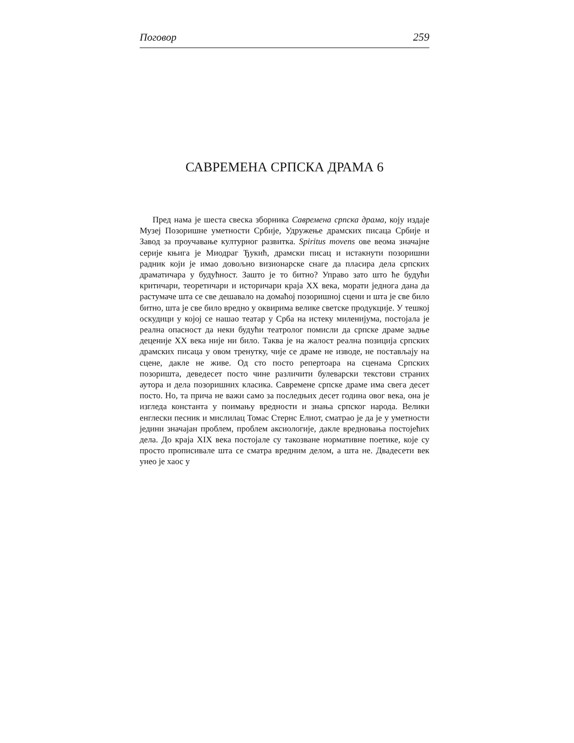Поговор 259
САВРЕМЕНА СРПСКА ДРАМА 6
Пред нама је шеста свеска зборника Савремена српска драма, коју издаје Музеј Позоришне уметности Србије, Удружење драмских писаца Србије и Завод за проучавање културног развитка. Spiritus movens ове веома значајне серије књига је Миодраг Ђукић, драмски писац и истакнути позоришни радник који је имао довољно визионарске снаге да пласира дела српских драматичара у будућност. Зашто је то битно? Управо зато што ће будући критичари, теоретичари и историчари краја XX века, морати једнога дана да растумаче шта се све дешавало на домаћој позоришној сцени и шта је све било битно, шта је све било вредно у оквирима велике светске продукције. У тешкој оскудици у којој се нашао театар у Срба на истеку миленијума, постојала је реална опасност да неки будући театролог помисли да српске драме задње деценије XX века није ни било. Таква је на жалост реална позиција српских драмских писаца у овом тренутку, чије се драме не изводе, не постављају на сцене, дакле не живе. Од сто посто репертоара на сценама Српских позоришта, деведесет посто чине различити булеварски текстови страних аутора и дела позоришних класика. Савремене српске драме има свега десет посто. Но, та прича не важи само за последњих десет година овог века, она је изгледа константа у поимању вредности и знања српског народа. Велики енглески песник и мислилац Томас Стернс Елиот, сматрао је да је у уметности једини значајан проблем, проблем аксиологије, дакле вредновања постојећих дела. До краја XIX века постојале су такозване нормативне поетике, које су просто прописивале шта се сматра вредним делом, а шта не. Двадесети век унео је хаос у